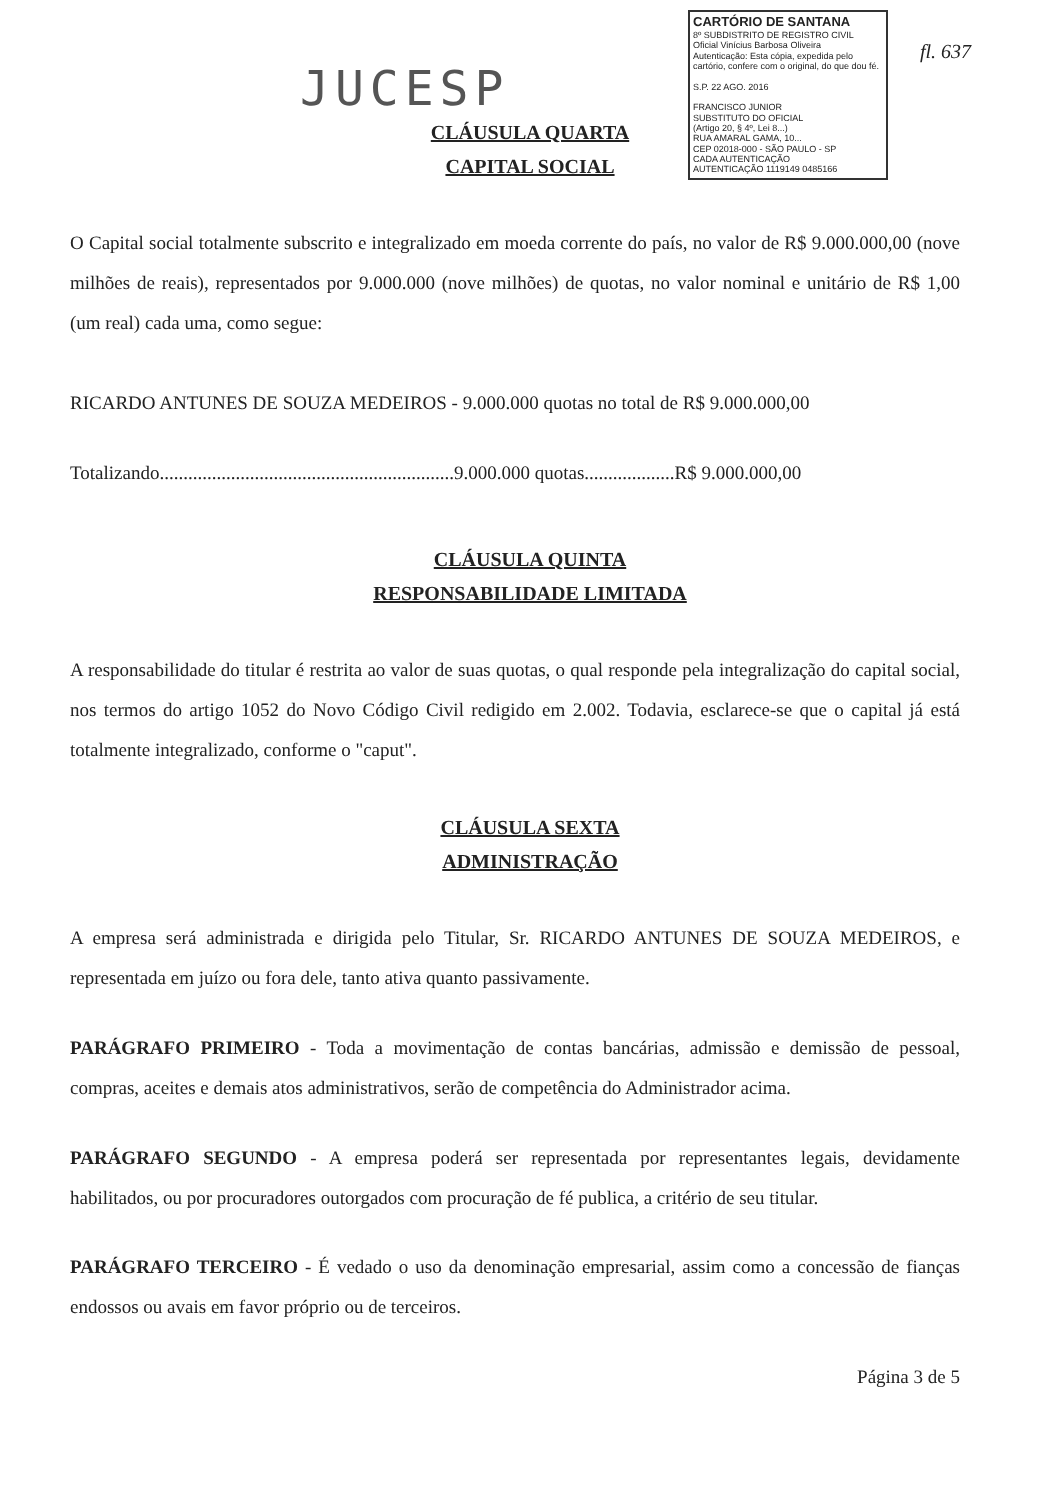CARTÓRIO DE SANTANA
8º SUBDISTRITO DE REGISTRO CIVIL
Oficial Vinícius Barbosa Oliveira
Autenticação: Esta cópia, expedida pelo cartório, confere com o original, do que dou fé.
S.P. 22 AGO. 2016
FRANCISCO JUNIOR
SUBSTITUTO DO OFICIAL
(Artigo 20, § 4º, Lei 8...)
RUA AMARAL GAMA, 10...
CEP 02018-000 - SÃO PAULO - SP
CADA AUTENTICAÇÃO
AUTENTICAÇÃO 1119149 0485166
fl. 637
JUCESP
CLÁUSULA QUARTA
CAPITAL SOCIAL
O Capital social totalmente subscrito e integralizado em moeda corrente do país, no valor de R$ 9.000.000,00 (nove milhões de reais), representados por 9.000.000 (nove milhões) de quotas, no valor nominal e unitário de R$ 1,00 (um real) cada uma, como segue:
RICARDO ANTUNES DE SOUZA MEDEIROS - 9.000.000 quotas no total de R$ 9.000.000,00
Totalizando..............................................................9.000.000 quotas...................R$ 9.000.000,00
CLÁUSULA QUINTA
RESPONSABILIDADE LIMITADA
A responsabilidade do titular é restrita ao valor de suas quotas, o qual responde pela integralização do capital social, nos termos do artigo 1052 do Novo Código Civil redigido em 2.002. Todavia, esclarece-se que o capital já está totalmente integralizado, conforme o "caput".
CLÁUSULA SEXTA
ADMINISTRAÇÃO
A empresa será administrada e dirigida pelo Titular, Sr. RICARDO ANTUNES DE SOUZA MEDEIROS, e representada em juízo ou fora dele, tanto ativa quanto passivamente.
PARÁGRAFO PRIMEIRO - Toda a movimentação de contas bancárias, admissão e demissão de pessoal, compras, aceites e demais atos administrativos, serão de competência do Administrador acima.
PARÁGRAFO SEGUNDO - A empresa poderá ser representada por representantes legais, devidamente habilitados, ou por procuradores outorgados com procuração de fé publica, a critério de seu titular.
PARÁGRAFO TERCEIRO - É vedado o uso da denominação empresarial, assim como a concessão de fianças endossos ou avais em favor próprio ou de terceiros.
Página 3 de 5